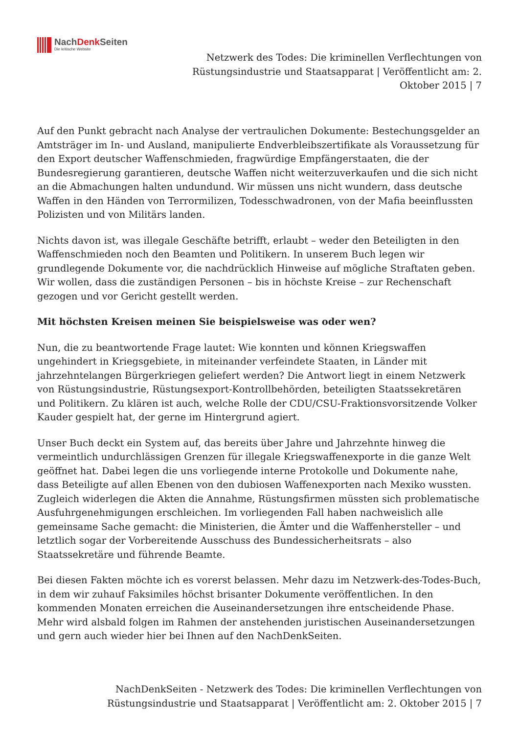NachDenk Seiten
Die kritische Website
Netzwerk des Todes: Die kriminellen Verflechtungen von Rüstungsindustrie und Staatsapparat | Veröffentlicht am: 2. Oktober 2015 | 7
Auf den Punkt gebracht nach Analyse der vertraulichen Dokumente: Bestechungsgelder an Amtsträger im In- und Ausland, manipulierte Endverbleibszertifikate als Voraussetzung für den Export deutscher Waffenschmieden, fragwürdige Empfängerstaaten, die der Bundesregierung garantieren, deutsche Waffen nicht weiterzuverkaufen und die sich nicht an die Abmachungen halten undundund. Wir müssen uns nicht wundern, dass deutsche Waffen in den Händen von Terrormilizen, Todesschwadronen, von der Mafia beeinflussten Polizisten und von Militärs landen.
Nichts davon ist, was illegale Geschäfte betrifft, erlaubt – weder den Beteiligten in den Waffenschmieden noch den Beamten und Politikern. In unserem Buch legen wir grundlegende Dokumente vor, die nachdrücklich Hinweise auf mögliche Straftaten geben. Wir wollen, dass die zuständigen Personen – bis in höchste Kreise – zur Rechenschaft gezogen und vor Gericht gestellt werden.
Mit höchsten Kreisen meinen Sie beispielsweise was oder wen?
Nun, die zu beantwortende Frage lautet: Wie konnten und können Kriegswaffen ungehindert in Kriegsgebiete, in miteinander verfeindete Staaten, in Länder mit jahrzehntelangen Bürgerkriegen geliefert werden? Die Antwort liegt in einem Netzwerk von Rüstungsindustrie, Rüstungsexport-Kontrollbehörden, beteiligten Staatssekretären und Politikern. Zu klären ist auch, welche Rolle der CDU/CSU-Fraktionsvorsitzende Volker Kauder gespielt hat, der gerne im Hintergrund agiert.
Unser Buch deckt ein System auf, das bereits über Jahre und Jahrzehnte hinweg die vermeintlich undurchlässigen Grenzen für illegale Kriegswaffenexporte in die ganze Welt geöffnet hat. Dabei legen die uns vorliegende interne Protokolle und Dokumente nahe, dass Beteiligte auf allen Ebenen von den dubiosen Waffenexporten nach Mexiko wussten. Zugleich widerlegen die Akten die Annahme, Rüstungsfirmen müssten sich problematische Ausfuhrgenehmigungen erschleichen. Im vorliegenden Fall haben nachweislich alle gemeinsame Sache gemacht: die Ministerien, die Ämter und die Waffenhersteller – und letztlich sogar der Vorbereitende Ausschuss des Bundessicherheitsrats – also Staatssekretäre und führende Beamte.
Bei diesen Fakten möchte ich es vorerst belassen. Mehr dazu im Netzwerk-des-Todes-Buch, in dem wir zuhauf Faksimiles höchst brisanter Dokumente veröffentlichen. In den kommenden Monaten erreichen die Auseinandersetzungen ihre entscheidende Phase. Mehr wird alsbald folgen im Rahmen der anstehenden juristischen Auseinandersetzungen und gern auch wieder hier bei Ihnen auf den NachDenkSeiten.
NachDenkSeiten - Netzwerk des Todes: Die kriminellen Verflechtungen von Rüstungsindustrie und Staatsapparat | Veröffentlicht am: 2. Oktober 2015 | 7